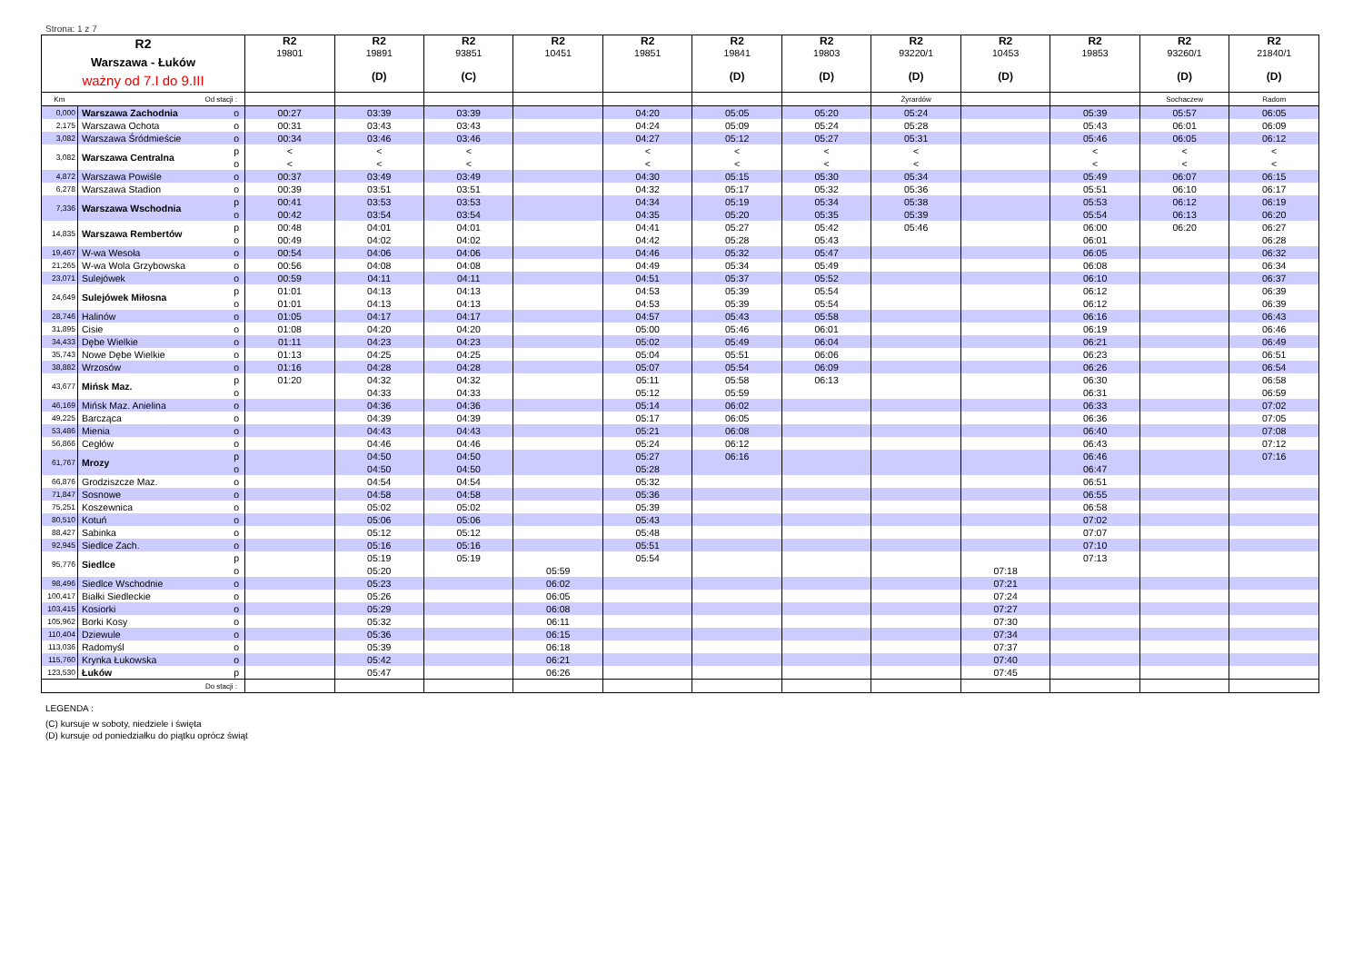Strona: 1 z 7
| R2 Warszawa - Łuków ważny od 7.I do 9.III | | | R2 19801 | R2 19891 (D) | R2 93851 (C) | R2 10451 | R2 19851 | R2 19841 (D) | R2 19803 (D) | R2 93220/1 (D) | R2 10453 (D) | R2 19853 | R2 93260/1 (D) | R2 21840/1 (D) |
| Km Od stacji : | | | | | | | | | | Żyrardów | | | Sochaczew | Radom |
| 0,000 | Warszawa Zachodnia | o | 00:27 | 03:39 | 03:39 | | 04:20 | 05:05 | 05:20 | 05:24 | | 05:39 | 05:57 | 06:05 |
| 2,175 | Warszawa Ochota | o | 00:31 | 03:43 | 03:43 | | 04:24 | 05:09 | 05:24 | 05:28 | | 05:43 | 06:01 | 06:09 |
| 3,082 | Warszawa Śródmieście | o | 00:34 | 03:46 | 03:46 | | 04:27 | 05:12 | 05:27 | 05:31 | | 05:46 | 06:05 | 06:12 |
| 3,082 | Warszawa Centralna | p | < | < | < | | < | < | < | < | | < | < | < |
| | | o | < | < | < | | < | < | < | < | | < | < | < |
| 4,872 | Warszawa Powiśle | o | 00:37 | 03:49 | 03:49 | | 04:30 | 05:15 | 05:30 | 05:34 | | 05:49 | 06:07 | 06:15 |
| 6,278 | Warszawa Stadion | o | 00:39 | 03:51 | 03:51 | | 04:32 | 05:17 | 05:32 | 05:36 | | 05:51 | 06:10 | 06:17 |
| 7,336 | Warszawa Wschodnia | p | 00:41 | 03:53 | 03:53 | | 04:34 | 05:19 | 05:34 | 05:38 | | 05:53 | 06:12 | 06:19 |
| | | o | 00:42 | 03:54 | 03:54 | | 04:35 | 05:20 | 05:35 | 05:39 | | 05:54 | 06:13 | 06:20 |
| 14,835 | Warszawa Rembertów | p | 00:48 | 04:01 | 04:01 | | 04:41 | 05:27 | 05:42 | 05:46 | | 06:00 | 06:20 | 06:27 |
| | | o | 00:49 | 04:02 | 04:02 | | 04:42 | 05:28 | 05:43 | | | 06:01 | | 06:28 |
| 19,467 | W-wa Wesoła | o | 00:54 | 04:06 | 04:06 | | 04:46 | 05:32 | 05:47 | | | 06:05 | | 06:32 |
| 21,265 | W-wa Wola Grzybowska | o | 00:56 | 04:08 | 04:08 | | 04:49 | 05:34 | 05:49 | | | 06:08 | | 06:34 |
| 23,071 | Sulejówek | o | 00:59 | 04:11 | 04:11 | | 04:51 | 05:37 | 05:52 | | | 06:10 | | 06:37 |
| 24,649 | Sulejówek Miłosna | p | 01:01 | 04:13 | 04:13 | | 04:53 | 05:39 | 05:54 | | | 06:12 | | 06:39 |
| | | o | 01:01 | 04:13 | 04:13 | | 04:53 | 05:39 | 05:54 | | | 06:12 | | 06:39 |
| 28,746 | Halinów | o | 01:05 | 04:17 | 04:17 | | 04:57 | 05:43 | 05:58 | | | 06:16 | | 06:43 |
| 31,895 | Cisie | o | 01:08 | 04:20 | 04:20 | | 05:00 | 05:46 | 06:01 | | | 06:19 | | 06:46 |
| 34,433 | Dębe Wielkie | o | 01:11 | 04:23 | 04:23 | | 05:02 | 05:49 | 06:04 | | | 06:21 | | 06:49 |
| 35,743 | Nowe Dębe Wielkie | o | 01:13 | 04:25 | 04:25 | | 05:04 | 05:51 | 06:06 | | | 06:23 | | 06:51 |
| 38,882 | Wrzosów | o | 01:16 | 04:28 | 04:28 | | 05:07 | 05:54 | 06:09 | | | 06:26 | | 06:54 |
| 43,677 | Mińsk Maz. | p | 01:20 | 04:32 | 04:32 | | 05:11 | 05:58 | 06:13 | | | 06:30 | | 06:58 |
| | | o | | 04:33 | 04:33 | | 05:12 | 05:59 | | | | 06:31 | | 06:59 |
| 46,169 | Mińsk Maz. Anielina | o | | 04:36 | 04:36 | | 05:14 | 06:02 | | | | 06:33 | | 07:02 |
| 49,225 | Barcząca | o | | 04:39 | 04:39 | | 05:17 | 06:05 | | | | 06:36 | | 07:05 |
| 53,486 | Mienia | o | | 04:43 | 04:43 | | 05:21 | 06:08 | | | | 06:40 | | 07:08 |
| 56,866 | Cegłów | o | | 04:46 | 04:46 | | 05:24 | 06:12 | | | | 06:43 | | 07:12 |
| 61,767 | Mrozy | p | | 04:50 | 04:50 | | 05:27 | 06:16 | | | | 06:46 | | 07:16 |
| | | o | | 04:50 | 04:50 | | 05:28 | | | | | 06:47 | | |
| 66,876 | Grodziszcze Maz. | o | | 04:54 | 04:54 | | 05:32 | | | | | 06:51 | | |
| 71,847 | Sosnowe | o | | 04:58 | 04:58 | | 05:36 | | | | | 06:55 | | |
| 75,251 | Koszewnica | o | | 05:02 | 05:02 | | 05:39 | | | | | 06:58 | | |
| 80,510 | Kotuń | o | | 05:06 | 05:06 | | 05:43 | | | | | 07:02 | | |
| 88,427 | Sabinka | o | | 05:12 | 05:12 | | 05:48 | | | | | 07:07 | | |
| 92,945 | Siedlce Zach. | o | | 05:16 | 05:16 | | 05:51 | | | | | 07:10 | | |
| 95,776 | Siedlce | p | | 05:19 | 05:19 | | 05:54 | | | | | 07:13 | | |
| | | o | | 05:20 | | 05:59 | | | | | 07:18 | | | |
| 98,496 | Siedlce Wschodnie | o | | 05:23 | | 06:02 | | | | | 07:21 | | | |
| 100,417 | Białki Siedleckie | o | | 05:26 | | 06:05 | | | | | 07:24 | | | |
| 103,415 | Kosiorki | o | | 05:29 | | 06:08 | | | | | 07:27 | | | |
| 105,962 | Borki Kosy | o | | 05:32 | | 06:11 | | | | | 07:30 | | | |
| 110,404 | Dziewule | o | | 05:36 | | 06:15 | | | | | 07:34 | | | |
| 113,036 | Radomyśl | o | | 05:39 | | 06:18 | | | | | 07:37 | | | |
| 115,760 | Krynka Łukowska | o | | 05:42 | | 06:21 | | | | | 07:40 | | | |
| 123,530 | Łuków | p | | 05:47 | | 06:26 | | | | | 07:45 | | | |
| Do stacji : | | | | | | | | | | | | | | |
LEGENDA :
(C) kursuje w soboty, niedziele i święta
(D) kursuje od poniedziałku do piątku oprócz świąt